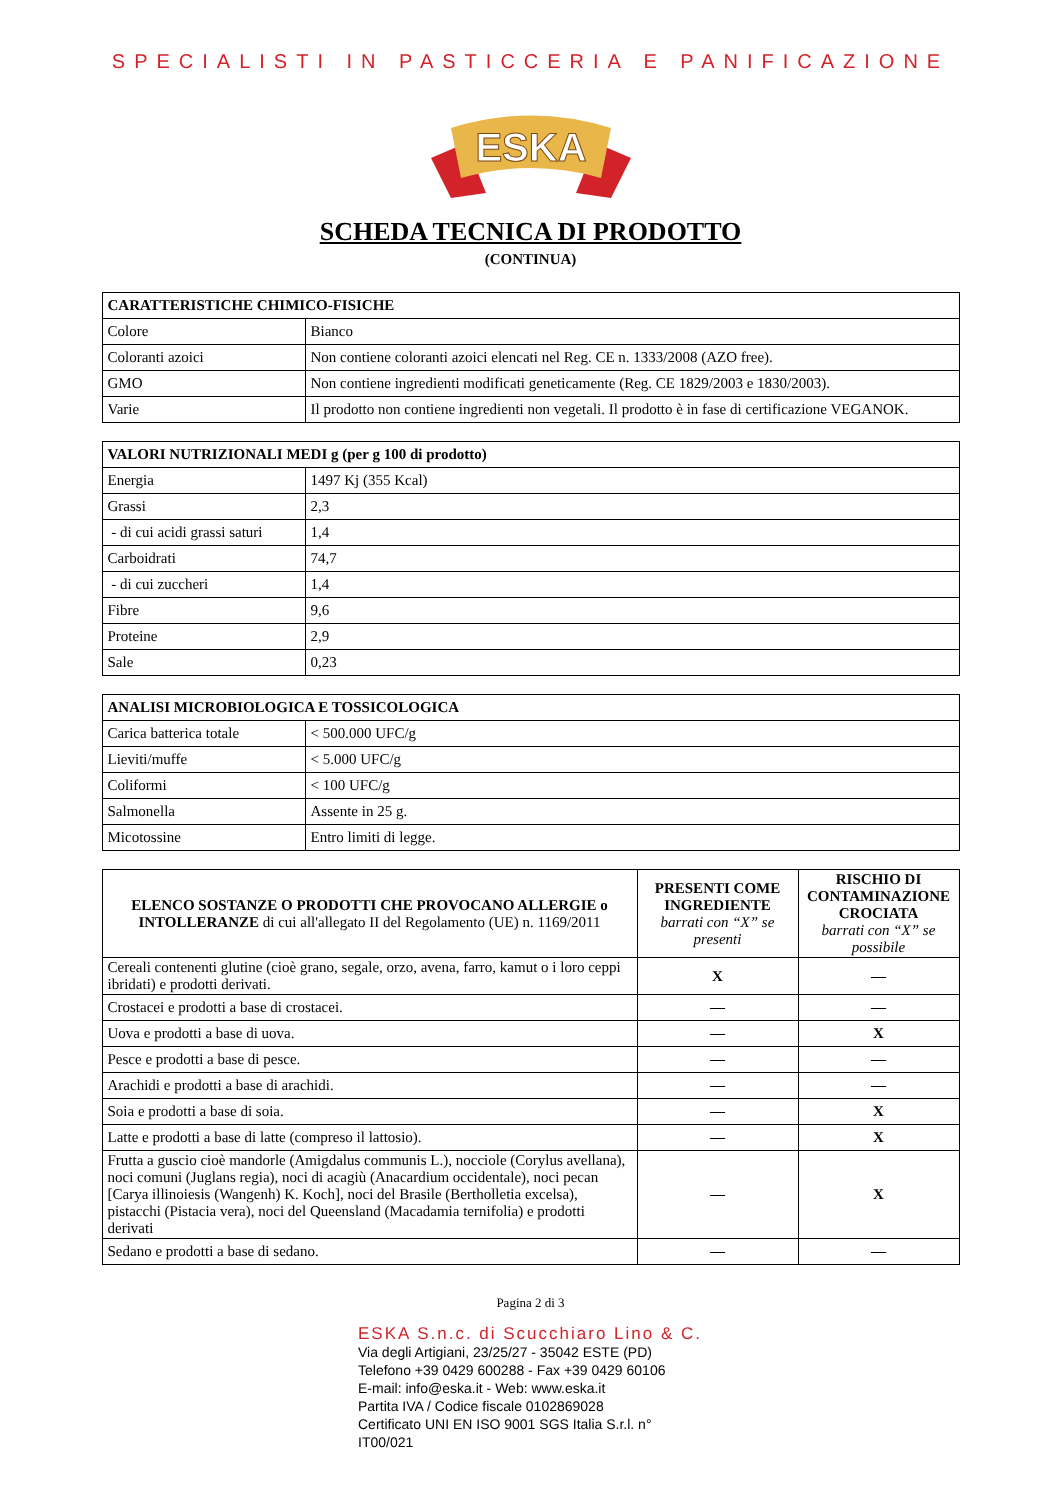SPECIALISTI IN PASTICCERIA E PANIFICAZIONE
ESKA
SCHEDA TECNICA DI PRODOTTO
(CONTINUA)
| CARATTERISTICHE CHIMICO-FISICHE | |
| --- | --- |
| Colore | Bianco |
| Coloranti azoici | Non contiene coloranti azoici elencati nel Reg. CE n. 1333/2008 (AZO free). |
| GMO | Non contiene ingredienti modificati geneticamente (Reg. CE 1829/2003 e 1830/2003). |
| Varie | Il prodotto non contiene ingredienti non vegetali. Il prodotto è in fase di certificazione VEGANOK. |
| VALORI NUTRIZIONALI MEDI g (per g 100 di prodotto) | |
| --- | --- |
| Energia | 1497 Kj (355 Kcal) |
| Grassi | 2,3 |
| - di cui acidi grassi saturi | 1,4 |
| Carboidrati | 74,7 |
| - di cui zuccheri | 1,4 |
| Fibre | 9,6 |
| Proteine | 2,9 |
| Sale | 0,23 |
| ANALISI MICROBIOLOGICA E TOSSICOLOGICA | |
| --- | --- |
| Carica batterica totale | < 500.000 UFC/g |
| Lieviti/muffe | < 5.000 UFC/g |
| Coliformi | < 100 UFC/g |
| Salmonella | Assente in 25 g. |
| Micotossine | Entro limiti di legge. |
| ELENCO SOSTANZE O PRODOTTI CHE PROVOCANO ALLERGIE o INTOLLERANZE di cui all'allegato II del Regolamento (UE) n. 1169/2011 | PRESENTI COME INGREDIENTE barrati con “X” se presenti | RISCHIO DI CONTAMINAZIONE CROCIATA barrati con “X” se possibile |
| --- | --- | --- |
| Cereali contenenti glutine (cioè grano, segale, orzo, avena, farro, kamut o i loro ceppi ibridati) e prodotti derivati. | X | — |
| Crostacei e prodotti a base di crostacei. | — | — |
| Uova e prodotti a base di uova. | — | X |
| Pesce e prodotti a base di pesce. | — | — |
| Arachidi e prodotti a base di arachidi. | — | — |
| Soia e prodotti a base di soia. | — | X |
| Latte e prodotti a base di latte (compreso il lattosio). | — | X |
| Frutta a guscio cioè mandorle (Amigdalus communis L.), nocciole (Corylus avellana), noci comuni (Juglans regia), noci di acagiù (Anacardium occidentale), noci pecan [Carya illinoiesis (Wangenh) K. Koch], noci del Brasile (Bertholletia excelsa), pistacchi (Pistacia vera), noci del Queensland (Macadamia ternifolia) e prodotti derivati | — | X |
| Sedano e prodotti a base di sedano. | — | — |
Pagina 2 di 3
ESKA S.n.c. di Scucchiaro Lino & C.
Via degli Artigiani, 23/25/27 - 35042 ESTE (PD)
Telefono +39 0429 600288 - Fax +39 0429 60106
E-mail: info@eska.it - Web: www.eska.it
Partita IVA / Codice fiscale 0102869028
Certificato UNI EN ISO 9001 SGS Italia S.r.l. n° IT00/021